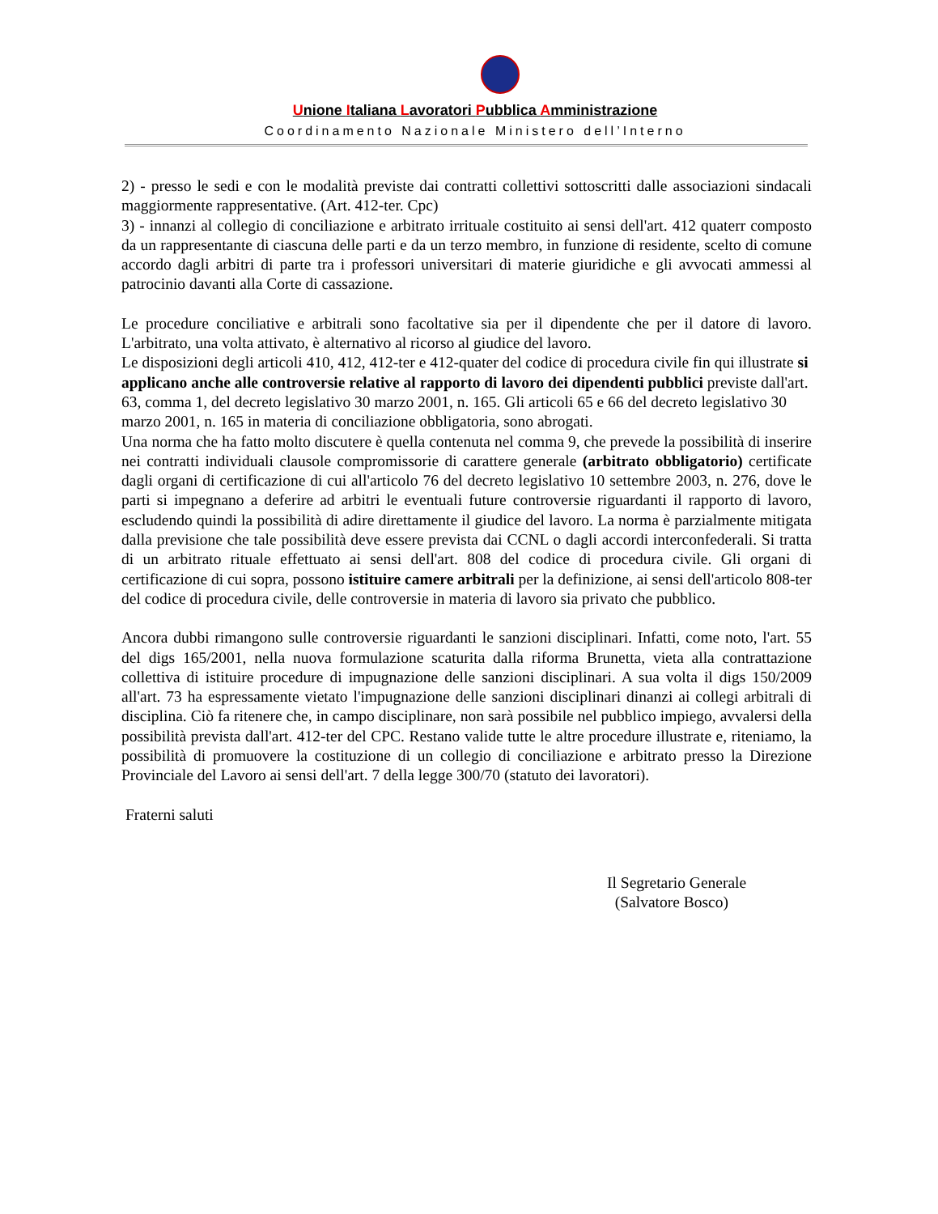Unione Italiana Lavoratori Pubblica Amministrazione
Coordinamento Nazionale Ministero dell’Interno
2) - presso le sedi e con le modalità previste dai contratti collettivi sottoscritti dalle associazioni sindacali maggiormente rappresentative. (Art. 412-ter. Cpc)
3) - innanzi al collegio di conciliazione e arbitrato irrituale costituito ai sensi dell'art. 412 quaterr composto da un rappresentante di ciascuna delle parti e da un terzo membro, in funzione di residente, scelto di comune accordo dagli arbitri di parte tra i professori universitari di materie giuridiche e gli avvocati ammessi al patrocinio davanti alla Corte di cassazione.
Le procedure conciliative e arbitrali sono facoltative sia per il dipendente che per il datore di lavoro. L'arbitrato, una volta attivato, è alternativo al ricorso al giudice del lavoro.
Le disposizioni degli articoli 410, 412, 412-ter e 412-quater del codice di procedura civile fin qui illustrate si applicano anche alle controversie relative al rapporto di lavoro dei dipendenti pubblici previste dall'art. 63, comma 1, del decreto legislativo 30 marzo 2001, n. 165. Gli articoli 65 e 66 del decreto legislativo 30 marzo 2001, n. 165 in materia di conciliazione obbligatoria, sono abrogati.
Una norma che ha fatto molto discutere è quella contenuta nel comma 9, che prevede la possibilità di inserire nei contratti individuali clausole compromissorie di carattere generale (arbitrato obbligatorio) certificate dagli organi di certificazione di cui all'articolo 76 del decreto legislativo 10 settembre 2003, n. 276, dove le parti si impegnano a deferire ad arbitri le eventuali future controversie riguardanti il rapporto di lavoro, escludendo quindi la possibilità di adire direttamente il giudice del lavoro. La norma è parzialmente mitigata dalla previsione che tale possibilità deve essere prevista dai CCNL o dagli accordi interconfederali. Si tratta di un arbitrato rituale effettuato ai sensi dell'art. 808 del codice di procedura civile. Gli organi di certificazione di cui sopra, possono istituire camere arbitrali per la definizione, ai sensi dell'articolo 808-ter del codice di procedura civile, delle controversie in materia di lavoro sia privato che pubblico.
Ancora dubbi rimangono sulle controversie riguardanti le sanzioni disciplinari. Infatti, come noto, l'art. 55 del digs 165/2001, nella nuova formulazione scaturita dalla riforma Brunetta, vieta alla contrattazione collettiva di istituire procedure di impugnazione delle sanzioni disciplinari. A sua volta il digs 150/2009 all'art. 73 ha espressamente vietato l'impugnazione delle sanzioni disciplinari dinanzi ai collegi arbitrali di disciplina. Ciò fa ritenere che, in campo disciplinare, non sarà possibile nel pubblico impiego, avvalersi della possibilità prevista dall'art. 412-ter del CPC. Restano valide tutte le altre procedure illustrate e, riteniamo, la possibilità di promuovere la costituzione di un collegio di conciliazione e arbitrato presso la Direzione Provinciale del Lavoro ai sensi dell'art. 7 della legge 300/70 (statuto dei lavoratori).
Fraterni saluti
Il Segretario Generale
(Salvatore Bosco)